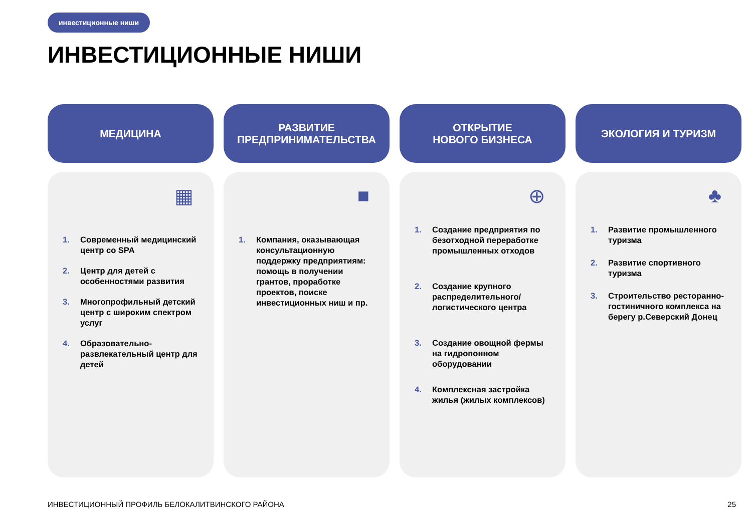инвестиционные ниши
ИНВЕСТИЦИОННЫЕ НИШИ
МЕДИЦИНА
▦
1. Современный медицинский центр со SPA
2. Центр для детей с особенностями развития
3. Многопрофильный детский центр с широким спектром услуг
4. Образовательно-развлекательный центр для детей
РАЗВИТИЕ
ПРЕДПРИНИМАТЕЛЬСТВА
■
1. Компания, оказывающая консультационную поддержку предприятиям: помощь в получении грантов, проработке проектов, поиске инвестиционных ниш и пр.
ОТКРЫТИЕ
НОВОГО БИЗНЕСА
⊕
1. Создание предприятия по безотходной переработке промышленных отходов
2. Создание крупного распределительного/ логистического центра
3. Создание овощной фермы на гидропонном оборудовании
4. Комплексная застройка жилья (жилых комплексов)
ЭКОЛОГИЯ И ТУРИЗМ
♣
1. Развитие промышленного туризма
2. Развитие спортивного туризма
3. Строительство ресторанно-гостиничного комплекса на берегу р.Северский Донец
ИНВЕСТИЦИОННЫЙ ПРОФИЛЬ БЕЛОКАЛИТВИНСКОГО РАЙОНА
25